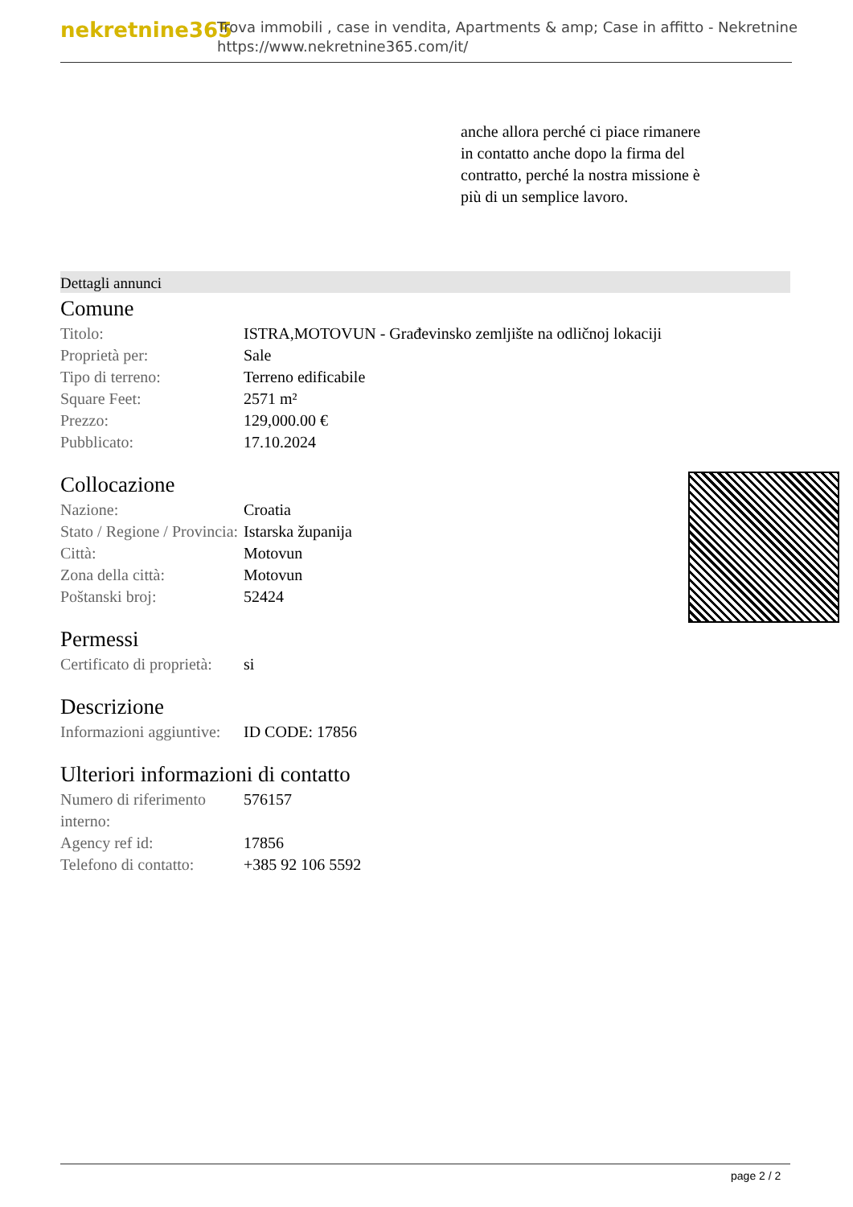nekretnine365
Trova immobili , case in vendita, Apartments & amp; Case in affitto - Nekretnine
https://www.nekretnine365.com/it/
anche allora perché ci piace rimanere in contatto anche dopo la firma del contratto, perché la nostra missione è più di un semplice lavoro.
Dettagli annunci
Comune
| Titolo: | ISTRA,MOTOVUN - Građevinsko zemljište na odličnoj lokaciji |
| Proprietà per: | Sale |
| Tipo di terreno: | Terreno edificabile |
| Square Feet: | 2571 m² |
| Prezzo: | 129,000.00 € |
| Pubblicato: | 17.10.2024 |
Collocazione
| Nazione: | Croatia |
| Stato / Regione / Provincia: | Istarska županija |
| Città: | Motovun |
| Zona della città: | Motovun |
| Poštanski broj: | 52424 |
Permessi
| Certificato di proprietà: | si |
Descrizione
| Informazioni aggiuntive: | ID CODE: 17856 |
Ulteriori informazioni di contatto
| Numero di riferimento interno: | 576157 |
| Agency ref id: | 17856 |
| Telefono di contatto: | +385 92 106 5592 |
page 2 / 2